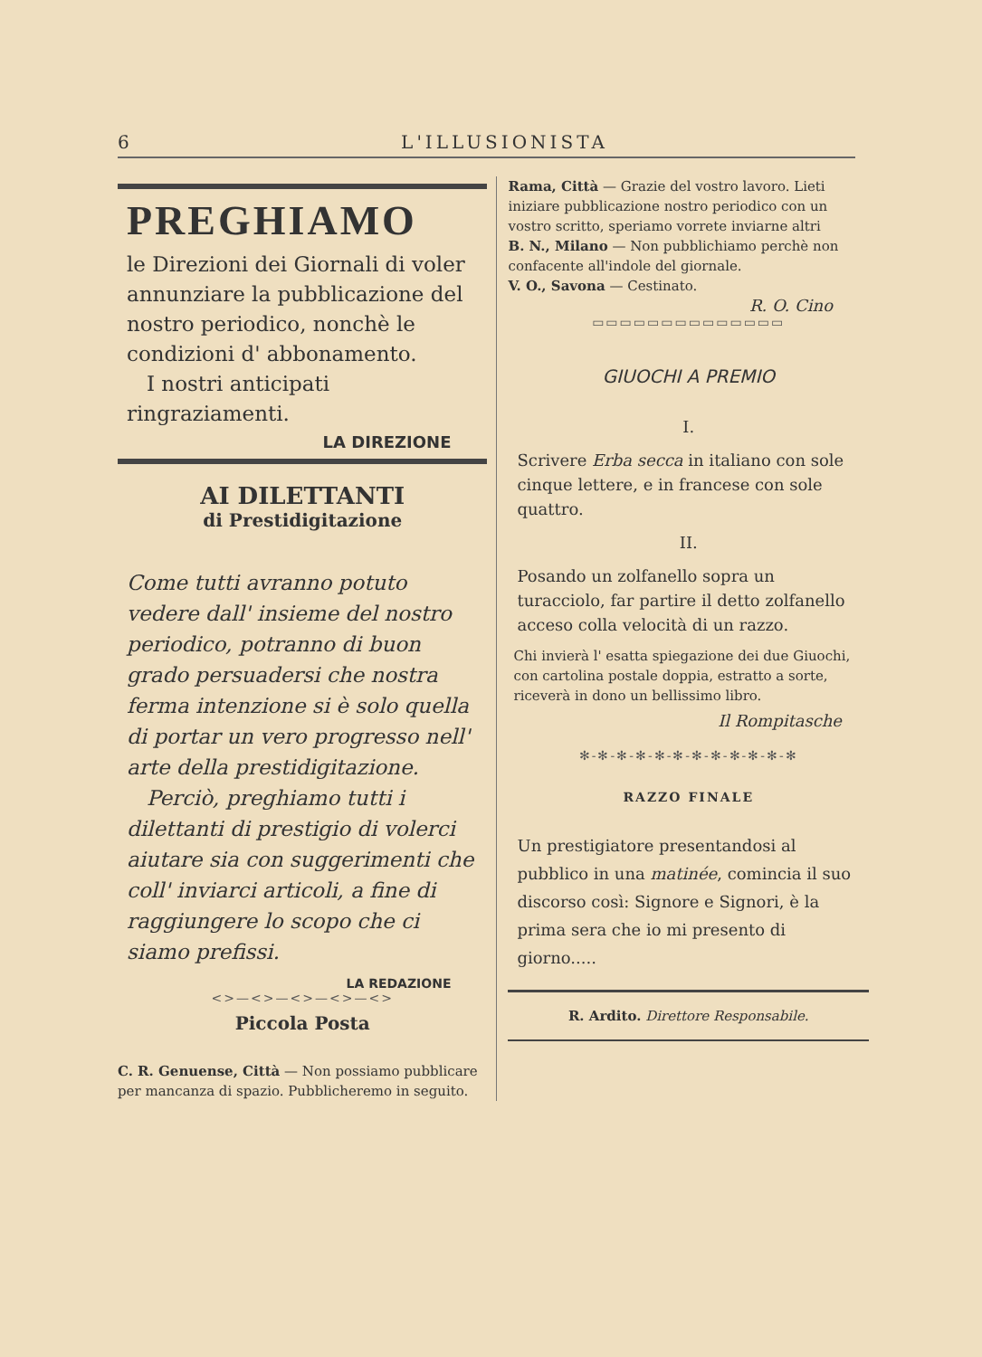6 L'ILLUSIONISTA
PREGHIAMO
le Direzioni dei Giornali di voler annunziare la pubblicazione del nostro periodico, nonchè le condizioni d' abbonamento.
I nostri anticipati ringraziamenti.
LA DIREZIONE
AI DILETTANTI
di Prestidigitazione
Come tutti avranno potuto vedere dall' insieme del nostro periodico, potranno di buon grado persuadersi che nostra ferma intenzione si è solo quella di portar un vero progresso nell' arte della prestidigitazione.
Perciò, preghiamo tutti i dilettanti di prestigio di volerci aiutare sia con suggerimenti che coll' inviarci articoli, a fine di raggiungere lo scopo che ci siamo prefissi.
LA REDAZIONE
<>—<>—<>—<>—<>
Piccola Posta
C. R. Genuense, Città — Non possiamo pubblicare per mancanza di spazio. Pubblicheremo in seguito.
Rama, Città — Grazie del vostro lavoro. Lieti iniziare pubblicazione nostro periodico con un vostro scritto, speriamo vorrete inviarne altri
B. N., Milano — Non pubblichiamo perchè non confacente all'indole del giornale.
V. O., Savona — Cestinato.
R. O. Cino
▭▭▭▭▭▭▭▭▭▭▭▭▭▭
GIUOCHI A PREMIO
I.
Scrivere Erba secca in italiano con sole cinque lettere, e in francese con sole quattro.
II.
Posando un zolfanello sopra un turacciolo, far partire il detto zolfanello acceso colla velocità di un razzo.
Chi invierà l' esatta spiegazione dei due Giuochi, con cartolina postale doppia, estratto a sorte, riceverà in dono un bellissimo libro.
Il Rompitasche
✻-✻-✻-✻-✻-✻-✻-✻-✻-✻-✻-✻
RAZZO FINALE
Un prestigiatore presentandosi al pubblico in una matinée, comincia il suo discorso così: Signore e Signori, è la prima sera che io mi presento di giorno.....
R. Ardito. Direttore Responsabile.